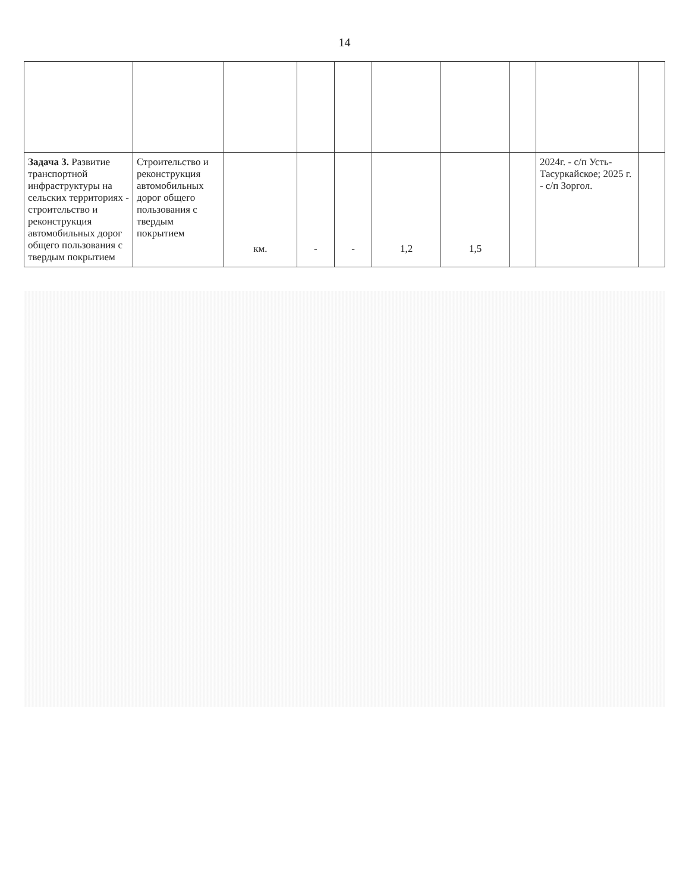14
| Задача 3. Развитие транспортной инфраструктуры на сельских территориях - строительство и реконструкция автомобильных дорог общего пользования с твердым покрытием | Строительство и реконструкция автомобильных дорог общего пользования с твердым покрытием | км. | - | - | 1,2 | 1,5 | | 2024г. - с/п Усть-Тасуркайское; 2025 г. - с/п Зоргол. | |